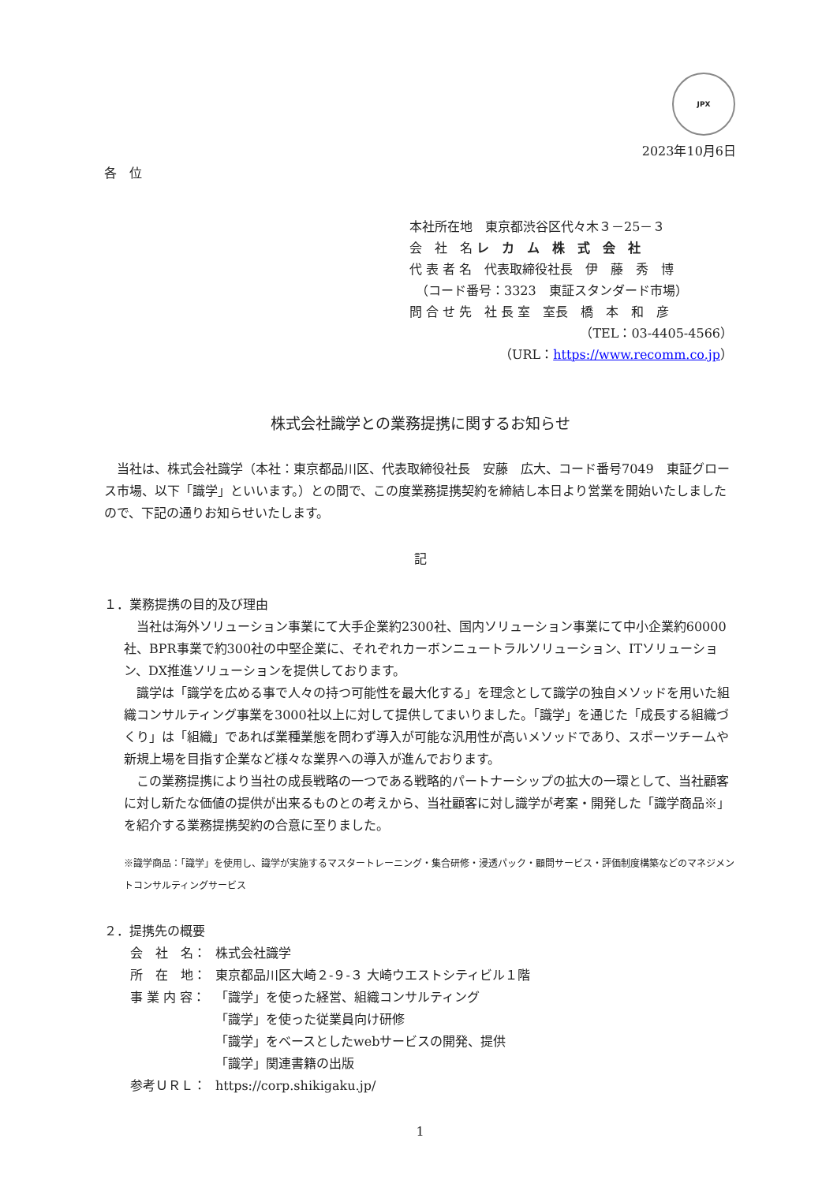JPX
2023年10月6日
各　位
本社所在地　東京都渋谷区代々木３－25－３
会　社　名 レ　カ　ム　株　式　会　社
代 表 者 名　代表取締役社長　伊　藤　秀　博
　（コード番号：3323　東証スタンダード市場）
問 合 せ 先　社 長 室　室長　橋　本　和　彦
（TEL：03-4405-4566）
（URL：https://www.recomm.co.jp）
株式会社識学との業務提携に関するお知らせ
　当社は、株式会社識学（本社：東京都品川区、代表取締役社長　安藤　広大、コード番号7049　東証グロース市場、以下「識学」といいます。）との間で、この度業務提携契約を締結し本日より営業を開始いたしましたので、下記の通りお知らせいたします。
記
１．業務提携の目的及び理由
　当社は海外ソリューション事業にて大手企業約2300社、国内ソリューション事業にて中小企業約60000社、BPR事業で約300社の中堅企業に、それぞれカーボンニュートラルソリューション、ITソリューション、DX推進ソリューションを提供しております。
　識学は「識学を広める事で人々の持つ可能性を最大化する」を理念として識学の独自メソッドを用いた組織コンサルティング事業を3000社以上に対して提供してまいりました。「識学」を通じた「成長する組織づくり」は「組織」であれば業種業態を問わず導入が可能な汎用性が高いメソッドであり、スポーツチームや新規上場を目指す企業など様々な業界への導入が進んでおります。
　この業務提携により当社の成長戦略の一つである戦略的パートナーシップの拡大の一環として、当社顧客に対し新たな価値の提供が出来るものとの考えから、当社顧客に対し識学が考案・開発した「識学商品※」を紹介する業務提携契約の合意に至りました。
※識学商品：「識学」を使用し、識学が実施するマスタートレーニング・集合研修・浸透パック・顧問サービス・評価制度構築などのマネジメントコンサルティングサービス
２．提携先の概要
| 会 社 名： | 株式会社識学 |
| 所 在 地： | 東京都品川区大崎２-９-３ 大崎ウエストシティビル１階 |
| 事 業 内 容： | 「識学」を使った経営、組織コンサルティング 「識学」を使った従業員向け研修 「識学」をベースとしたwebサービスの開発、提供 「識学」関連書籍の出版 |
| 参考ＵＲＬ： | https://corp.shikigaku.jp/ |
1